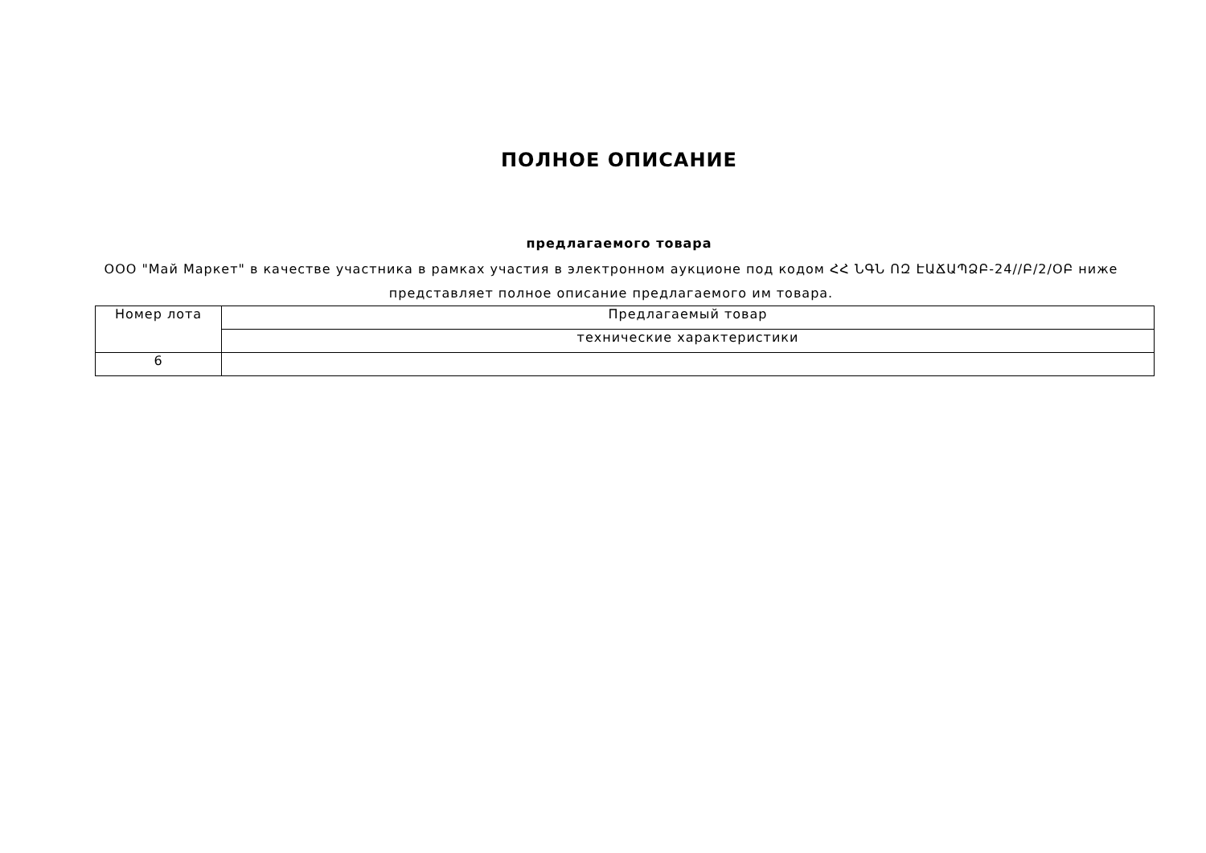ПОЛНОЕ ОПИСАНИЕ
предлагаемого товара
ООО "Май Маркет" в качестве участника в рамках участия в электронном аукционе под кодом ՀՀ ՆԳՆ ՈԶ ԷԱՃԱՊՁԲ-24//Բ/2/ՕԲ ниже представляет полное описание предлагаемого им товара.
| Номер лота | Предлагаемый товар |
| | технические характеристики |
| 6 | |